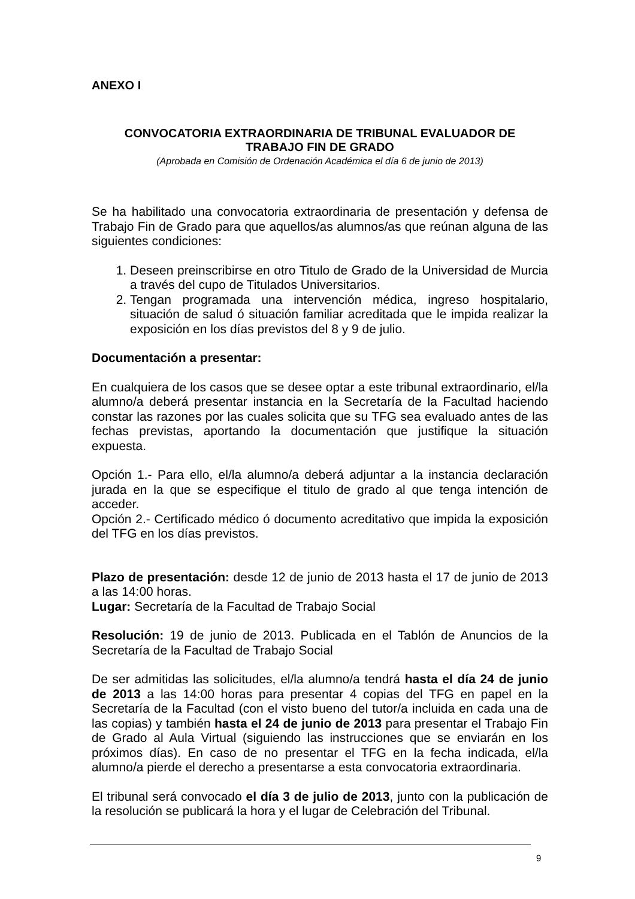ANEXO I
CONVOCATORIA EXTRAORDINARIA DE TRIBUNAL EVALUADOR DE
TRABAJO FIN DE GRADO
(Aprobada en Comisión de Ordenación Académica el día 6 de junio de 2013)
Se ha habilitado una convocatoria extraordinaria de presentación y defensa de Trabajo Fin de Grado para que aquellos/as alumnos/as que reúnan alguna de las siguientes condiciones:
1. Deseen preinscribirse en otro Titulo de Grado de la Universidad de Murcia a través del cupo de Titulados Universitarios.
2. Tengan programada una intervención médica, ingreso hospitalario, situación de salud ó situación familiar acreditada que le impida realizar la exposición en los días previstos del 8 y 9 de julio.
Documentación a presentar:
En cualquiera de los casos que se desee optar a este tribunal extraordinario, el/la alumno/a deberá presentar instancia en la Secretaría de la Facultad haciendo constar las razones por las cuales solicita que su TFG sea evaluado antes de las fechas previstas, aportando la documentación que justifique la situación expuesta.
Opción 1.- Para ello, el/la alumno/a deberá adjuntar a la instancia declaración jurada en la que se especifique el titulo de grado al que tenga intención de acceder.
Opción 2.- Certificado médico ó documento acreditativo que impida la exposición del TFG en los días previstos.
Plazo de presentación: desde 12 de junio de 2013 hasta el 17 de junio de 2013 a las 14:00 horas.
Lugar: Secretaría de la Facultad de Trabajo Social
Resolución: 19 de junio de 2013. Publicada en el Tablón de Anuncios de la Secretaría de la Facultad de Trabajo Social
De ser admitidas las solicitudes, el/la alumno/a tendrá hasta el día 24 de junio de 2013 a las 14:00 horas para presentar 4 copias del TFG en papel en la Secretaría de la Facultad (con el visto bueno del tutor/a incluida en cada una de las copias) y también hasta el 24 de junio de 2013 para presentar el Trabajo Fin de Grado al Aula Virtual (siguiendo las instrucciones que se enviarán en los próximos días). En caso de no presentar el TFG en la fecha indicada, el/la alumno/a pierde el derecho a presentarse a esta convocatoria extraordinaria.
El tribunal será convocado el día 3 de julio de 2013, junto con la publicación de la resolución se publicará la hora y el lugar de Celebración del Tribunal.
9